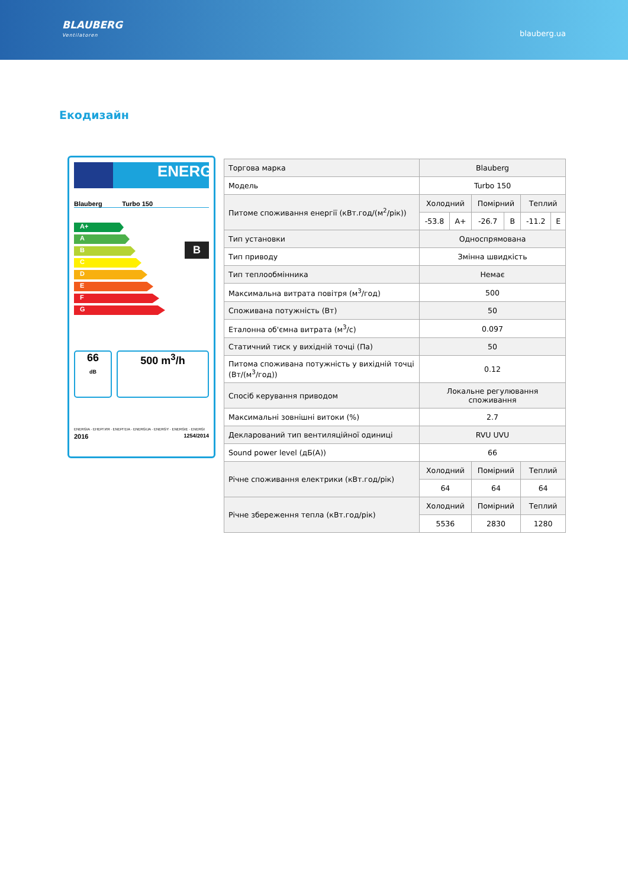BLAUBERG
Ventilatoren
blauberg.ua
Екодизайн
ENERG
Blauberg Turbo 150
A+
A
B
C
D
E
F
G
B
66
dB
500 m<sup>3</sup>/h
ENERGIA · ЕНЕРГИЯ · ΕΝΕΡΓΕΙΑ · ENERGIJA · ENERGY · ENERGIE · ENERGI
2016 1254/2014
| Торгова марка | Blauberg | | | | | |
| Модель | Turbo 150 | | | | | |
| Питоме споживання енергії (кВт.год/(м<sup>2</sup>/рік)) | Холодний | | Помірний | | Теплий | |
| | -53.8 | A+ | -26.7 | B | -11.2 | E |
| Тип установки | Односпрямована | | | | | |
| Тип приводу | Змінна швидкість | | | | | |
| Тип теплообмінника | Немає | | | | | |
| Максимальна витрата повітря (м<sup>3</sup>/год) | 500 | | | | | |
| Споживана потужність (Вт) | 50 | | | | | |
| Еталонна об'ємна витрата (м<sup>3</sup>/с) | 0.097 | | | | | |
| Статичний тиск у вихідній точці (Па) | 50 | | | | | |
| Питома споживана потужність у вихідній точці (Вт/(м<sup>3</sup>/год)) | 0.12 | | | | | |
| Спосіб керування приводом | Локальне регулювання споживання | | | | | |
| Максимальні зовнішні витоки (%) | 2.7 | | | | | |
| Декларований тип вентиляційної одиниці | RVU UVU | | | | | |
| Sound power level (дБ(А)) | 66 | | | | | |
| Річне споживання електрики (кВт.год/рік) | Холодний | | Помірний | | Теплий | |
| | 64 | | 64 | | 64 | |
| Річне збереження тепла (кВт.год/рік) | Холодний | | Помірний | | Теплий | |
| | 5536 | | 2830 | | 1280 | |